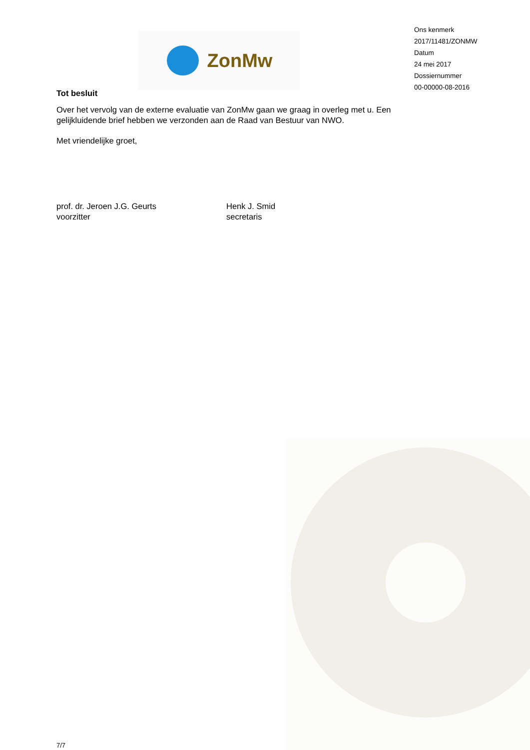ZonMw
Ons kenmerk
2017/11481/ZONMW
Datum
24 mei 2017
Dossiernummer
00-00000-08-2016
Tot besluit
Over het vervolg van de externe evaluatie van ZonMw gaan we graag in overleg met u. Een gelijkluidende brief hebben we verzonden aan de Raad van Bestuur van NWO.
Met vriendelijke groet,
prof. dr. Jeroen J.G. Geurts
voorzitter
Henk J. Smid
secretaris
7/7